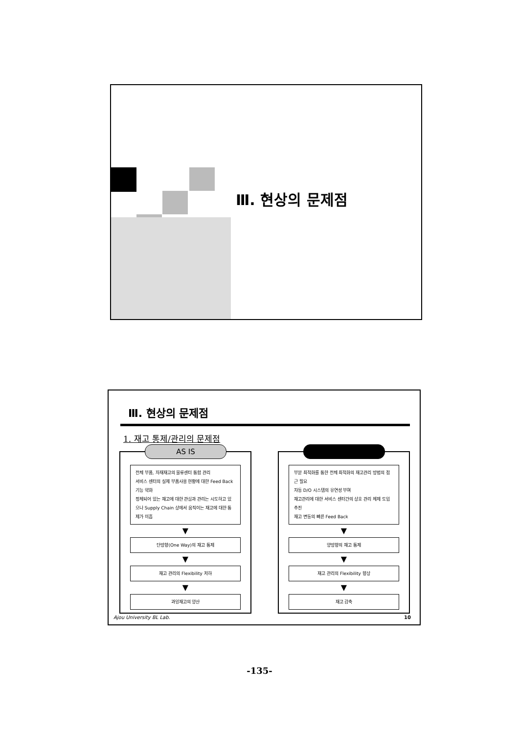Ⅲ. 현상의 문제점
Ⅲ. 현상의 문제점
1. 재고 통제/관리의 문제점
AS IS
전체 부품, 자재재고의 물류센터 통합 관리
서비스 센터의 실제 부품사용 현황에 대한 Feed Back 기능 약화
정체되어 있는 재고에 대한 관심과 관리는 시도하고 있으나 Supply Chain 상에서 움직이는 재고에 대한 통제가 미흡
▼
단방향(One Way)의 재고 통제
▼
재고 관리의 Flexibility 저하
▼
과잉재고의 양산
부분 최적화를 통한 전체 최적화의 재고관리 방법의 접근 필요
자동 D/O 시스템의 유연성 부여
재고관리에 대한 서비스 센터간의 상호 관리 체제 도입 추진
재고 변동의 빠른 Feed Back
▼
양방향의 재고 통제
▼
재고 관리의 Flexibility 향상
▼
재고 감축
Ajou University BL Lab. 10
-135-